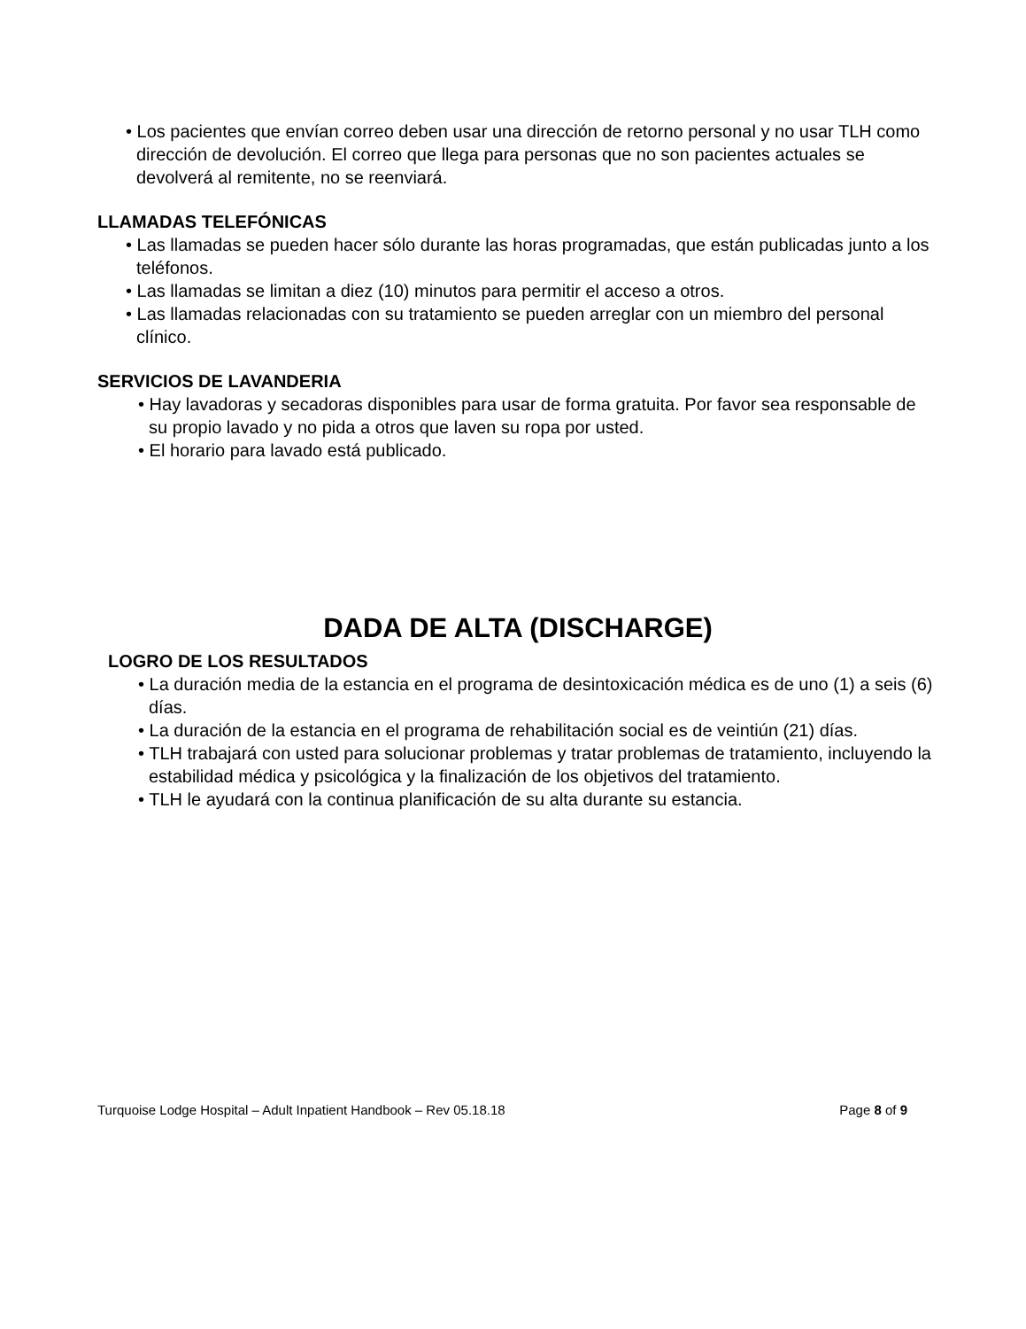• Los pacientes que envían correo deben usar una dirección de retorno personal y no usar TLH como dirección de devolución. El correo que llega para personas que no son pacientes actuales se devolverá al remitente, no se reenviará.
LLAMADAS TELEFÓNICAS
• Las llamadas se pueden hacer sólo durante las horas programadas, que están publicadas junto a los teléfonos.
• Las llamadas se limitan a diez (10) minutos para permitir el acceso a otros.
• Las llamadas relacionadas con su tratamiento se pueden arreglar con un miembro del personal clínico.
SERVICIOS DE LAVANDERIA
• Hay lavadoras y secadoras disponibles para usar de forma gratuita. Por favor sea responsable de su propio lavado y no pida a otros que laven su ropa por usted.
• El horario para lavado está publicado.
DADA DE ALTA (DISCHARGE)
LOGRO DE LOS RESULTADOS
• La duración media de la estancia en el programa de desintoxicación médica es de uno (1) a seis (6) días.
• La duración de la estancia en el programa de rehabilitación social es de veintiún (21) días.
• TLH trabajará con usted para solucionar problemas y tratar problemas de tratamiento, incluyendo la estabilidad médica y psicológica y la finalización de los objetivos del tratamiento.
• TLH le ayudará con la continua planificación de su alta durante su estancia.
Turquoise Lodge Hospital – Adult Inpatient Handbook – Rev 05.18.18 Page 8 of 9